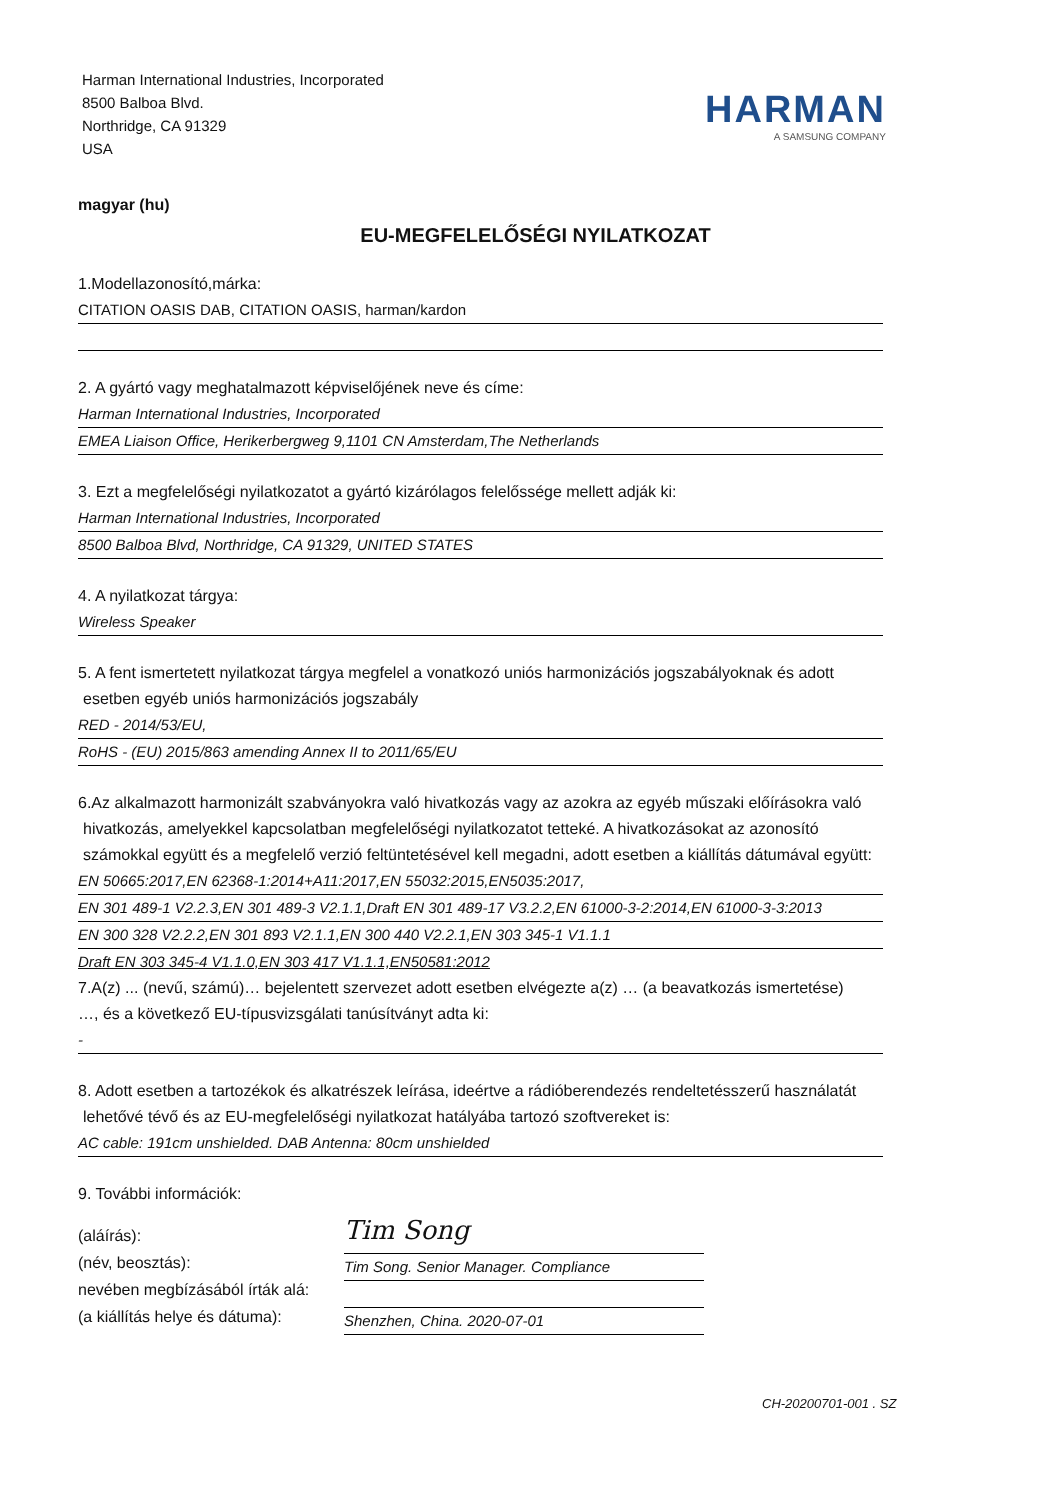Harman International Industries, Incorporated
8500 Balboa Blvd.
Northridge, CA 91329
USA
HARMAN
A SAMSUNG COMPANY
magyar (hu)
EU-MEGFELELŐSÉGI NYILATKOZAT
1.Modellazonosító,márka:
CITATION OASIS DAB, CITATION OASIS, harman/kardon
2. A gyártó vagy meghatalmazott képviselőjének neve és címe:
Harman International Industries, Incorporated
EMEA Liaison Office, Herikerbergweg 9,1101 CN Amsterdam,The Netherlands
3. Ezt a megfelelőségi nyilatkozatot a gyártó kizárólagos felelőssége mellett adják ki:
Harman International Industries, Incorporated
8500 Balboa Blvd, Northridge, CA 91329, UNITED STATES
4. A nyilatkozat tárgya:
Wireless Speaker
5. A fent ismertetett nyilatkozat tárgya megfelel a vonatkozó uniós harmonizációs jogszabályoknak és adott
esetben egyéb uniós harmonizációs jogszabály
RED - 2014/53/EU,
RoHS - (EU) 2015/863 amending Annex II to 2011/65/EU
6.Az alkalmazott harmonizált szabványokra való hivatkozás vagy az azokra az egyéb műszaki előírásokra való
hivatkozás, amelyekkel kapcsolatban megfelelőségi nyilatkozatot tetteké. A hivatkozásokat az azonosító
számokkal együtt és a megfelelő verzió feltüntetésével kell megadni, adott esetben a kiállítás dátumával együtt:
EN 50665:2017,EN 62368-1:2014+A11:2017,EN 55032:2015,EN5035:2017,
EN 301 489-1 V2.2.3,EN 301 489-3 V2.1.1,Draft EN 301 489-17 V3.2.2,EN 61000-3-2:2014,EN 61000-3-3:2013
EN 300 328 V2.2.2,EN 301 893 V2.1.1,EN 300 440 V2.2.1,EN 303 345-1 V1.1.1
Draft EN 303 345-4 V1.1.0,EN 303 417 V1.1.1,EN50581:2012
7.A(z) ... (nevű, számú)… bejelentett szervezet adott esetben elvégezte a(z) … (a beavatkozás ismertetése)
…, és a következő EU-típusvizsgálati tanúsítványt adta ki:
-
8. Adott esetben a tartozékok és alkatrészek leírása, ideértve a rádióberendezés rendeltetésszerű használatát
lehetővé tévő és az EU-megfelelőségi nyilatkozat hatályába tartozó szoftvereket is:
AC cable: 191cm unshielded. DAB Antenna: 80cm unshielded
9. További információk:
(aláírás):
Tim Song
(név, beosztás):
Tim Song. Senior Manager. Compliance
nevében megbízásából írták alá:
(a kiállítás helye és dátuma):
Shenzhen, China. 2020-07-01
CH-20200701-001 . SZ